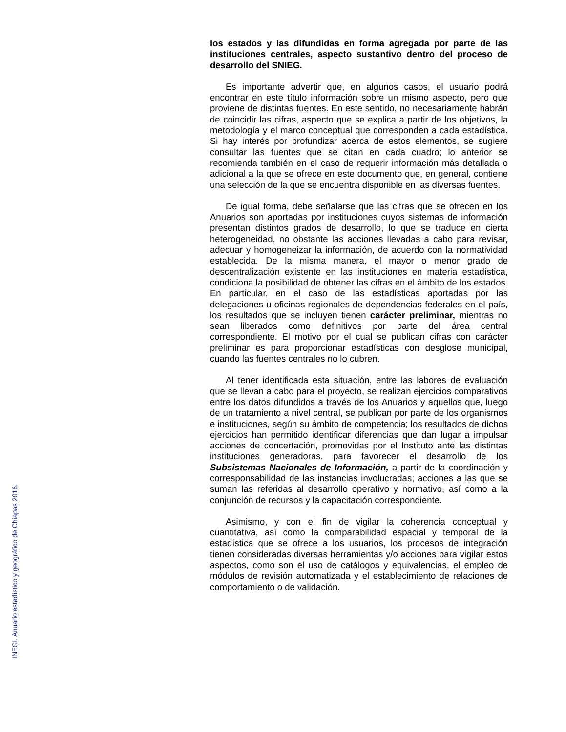INEGI. Anuario estadístico y geográfico de Chiapas 2016.
los estados y las difundidas en forma agregada por parte de las instituciones centrales, aspecto sustantivo dentro del proceso de desarrollo del SNIEG.
Es importante advertir que, en algunos casos, el usuario podrá encontrar en este título información sobre un mismo aspecto, pero que proviene de distintas fuentes. En este sentido, no necesariamente habrán de coincidir las cifras, aspecto que se explica a partir de los objetivos, la metodología y el marco conceptual que corresponden a cada estadística. Si hay interés por profundizar acerca de estos elementos, se sugiere consultar las fuentes que se citan en cada cuadro; lo anterior se recomienda también en el caso de requerir información más detallada o adicional a la que se ofrece en este documento que, en general, contiene una selección de la que se encuentra disponible en las diversas fuentes.
De igual forma, debe señalarse que las cifras que se ofrecen en los Anuarios son aportadas por instituciones cuyos sistemas de información presentan distintos grados de desarrollo, lo que se traduce en cierta heterogeneidad, no obstante las acciones llevadas a cabo para revisar, adecuar y homogeneizar la información, de acuerdo con la normatividad establecida. De la misma manera, el mayor o menor grado de descentralización existente en las instituciones en materia estadística, condiciona la posibilidad de obtener las cifras en el ámbito de los estados. En particular, en el caso de las estadísticas aportadas por las delegaciones u oficinas regionales de dependencias federales en el país, los resultados que se incluyen tienen carácter preliminar, mientras no sean liberados como definitivos por parte del área central correspondiente. El motivo por el cual se publican cifras con carácter preliminar es para proporcionar estadísticas con desglose municipal, cuando las fuentes centrales no lo cubren.
Al tener identificada esta situación, entre las labores de evaluación que se llevan a cabo para el proyecto, se realizan ejercicios comparativos entre los datos difundidos a través de los Anuarios y aquellos que, luego de un tratamiento a nivel central, se publican por parte de los organismos e instituciones, según su ámbito de competencia; los resultados de dichos ejercicios han permitido identificar diferencias que dan lugar a impulsar acciones de concertación, promovidas por el Instituto ante las distintas instituciones generadoras, para favorecer el desarrollo de los Subsistemas Nacionales de Información, a partir de la coordinación y corresponsabilidad de las instancias involucradas; acciones a las que se suman las referidas al desarrollo operativo y normativo, así como a la conjunción de recursos y la capacitación correspondiente.
Asimismo, y con el fin de vigilar la coherencia conceptual y cuantitativa, así como la comparabilidad espacial y temporal de la estadística que se ofrece a los usuarios, los procesos de integración tienen consideradas diversas herramientas y/o acciones para vigilar estos aspectos, como son el uso de catálogos y equivalencias, el empleo de módulos de revisión automatizada y el establecimiento de relaciones de comportamiento o de validación.